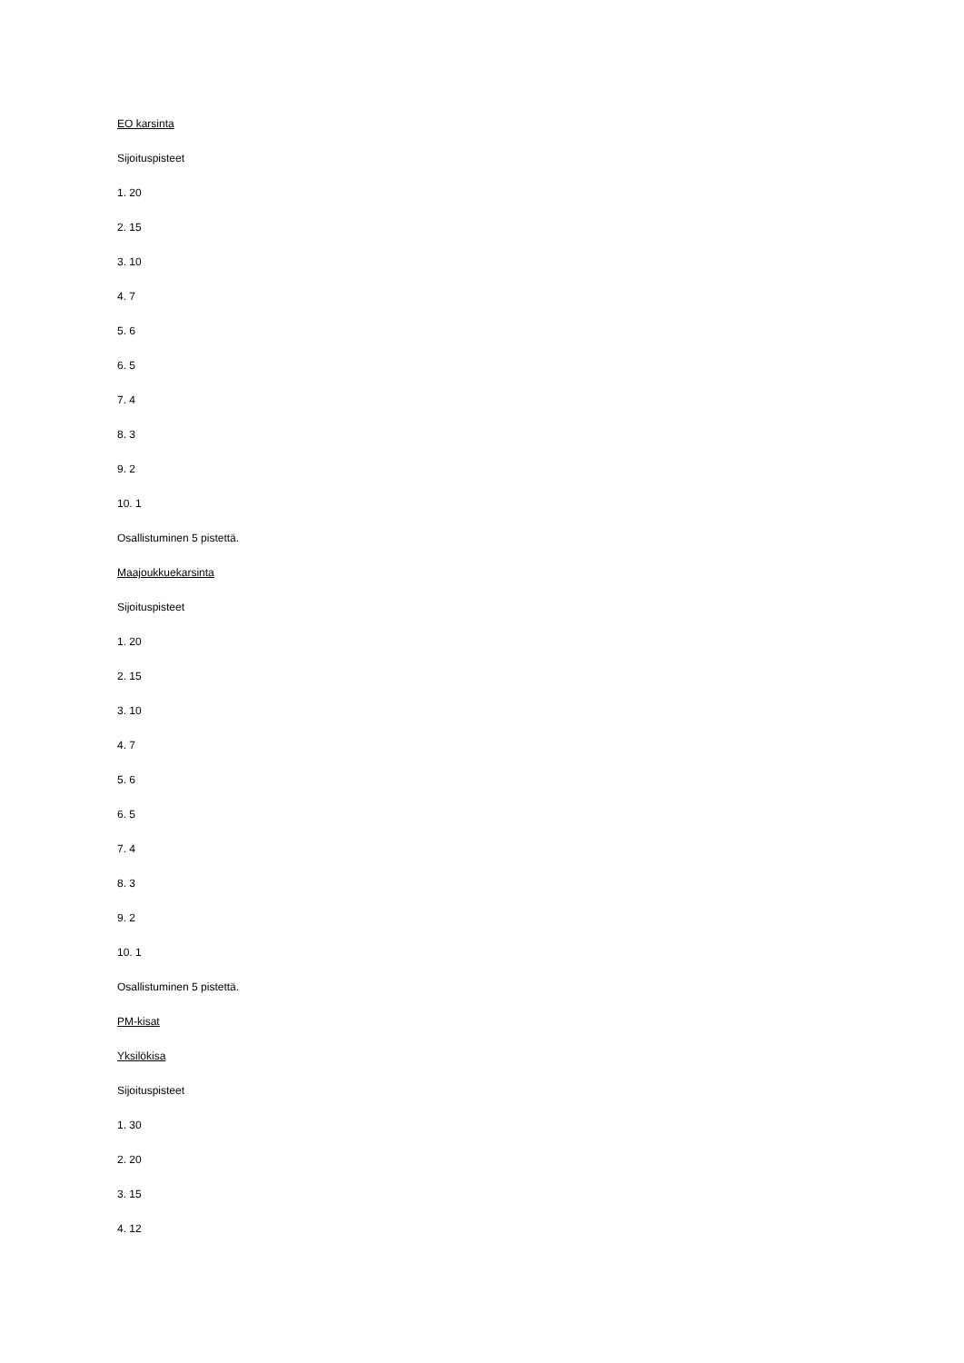EO karsinta
Sijoituspisteet
1. 20
2. 15
3. 10
4. 7
5. 6
6. 5
7. 4
8. 3
9. 2
10. 1
Osallistuminen 5 pistettä.
Maajoukkuekarsinta
Sijoituspisteet
1. 20
2. 15
3. 10
4. 7
5. 6
6. 5
7. 4
8. 3
9. 2
10. 1
Osallistuminen 5 pistettä.
PM-kisat
Yksilökisa
Sijoituspisteet
1. 30
2. 20
3. 15
4. 12